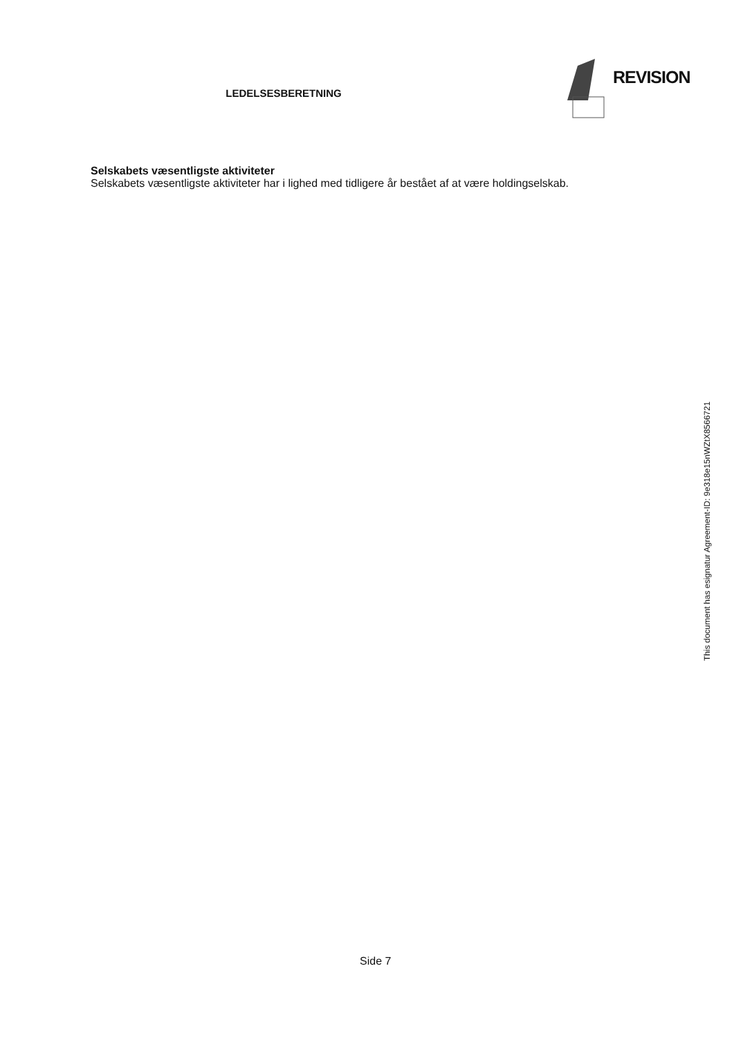LEDELSESBERETNING
REVISION
Selskabets væsentligste aktiviteter
Selskabets væsentligste aktiviteter har i lighed med tidligere år bestået af at være holdingselskab.
Side 7
This document has esignatur Agreement-ID: 9e318e15nWZtX8566721